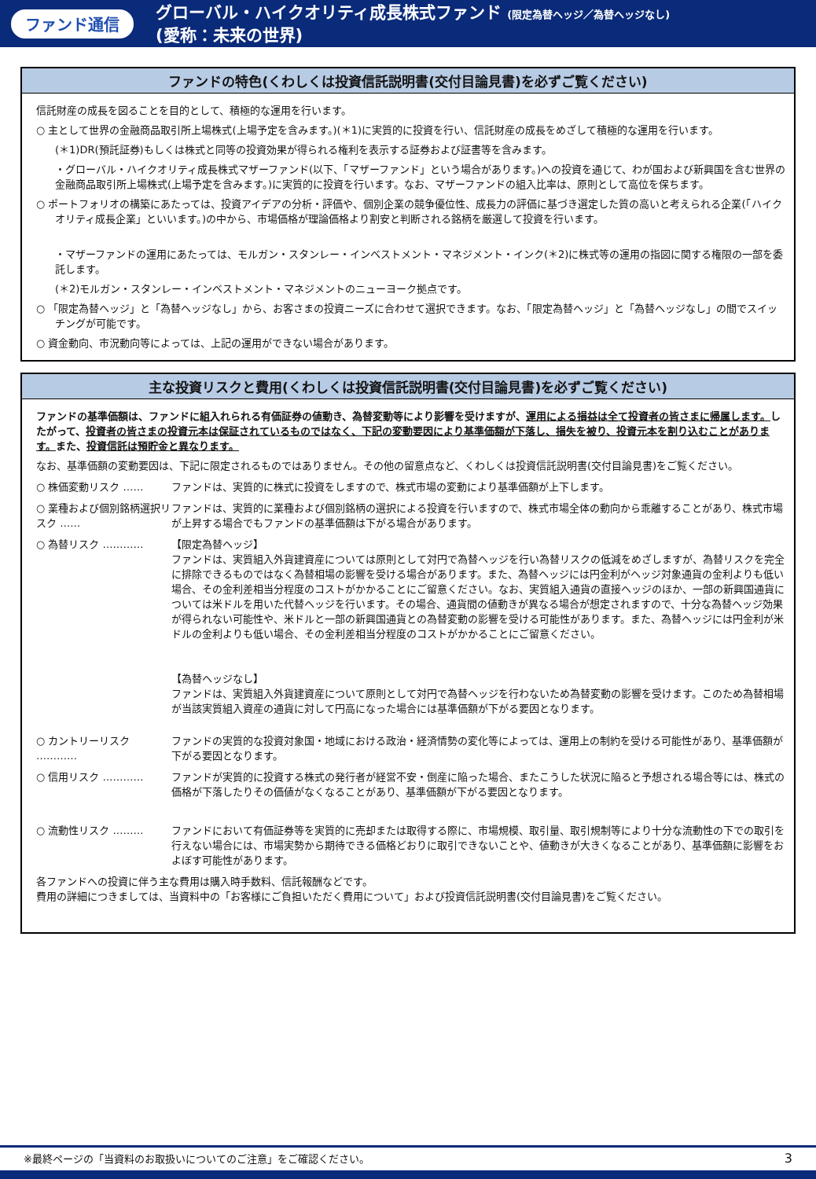ファンド通信
グローバル・ハイクオリティ成長株式ファンド (限定為替ヘッジ／為替ヘッジなし)
(愛称：未来の世界)
ファンドの特色(くわしくは投資信託説明書(交付目論見書)を必ずご覧ください)
信託財産の成長を図ることを目的として、積極的な運用を行います。
○ 主として世界の金融商品取引所上場株式(上場予定を含みます。)(＊1)に実質的に投資を行い、信託財産の成長をめざして積極的な運用を行います。
(＊1)DR(預託証券)もしくは株式と同等の投資効果が得られる権利を表示する証券および証書等を含みます。
・グローバル・ハイクオリティ成長株式マザーファンド(以下、「マザーファンド」という場合があります。)への投資を通じて、わが国および新興国を含む世界の金融商品取引所上場株式(上場予定を含みます。)に実質的に投資を行います。なお、マザーファンドの組入比率は、原則として高位を保ちます。
○ ポートフォリオの構築にあたっては、投資アイデアの分析・評価や、個別企業の競争優位性、成長力の評価に基づき選定した質の高いと考えられる企業(「ハイクオリティ成長企業」といいます。)の中から、市場価格が理論価格より割安と判断される銘柄を厳選して投資を行います。
・マザーファンドの運用にあたっては、モルガン・スタンレー・インベストメント・マネジメント・インク(＊2)に株式等の運用の指図に関する権限の一部を委託します。
(＊2)モルガン・スタンレー・インベストメント・マネジメントのニューヨーク拠点です。
○ 「限定為替ヘッジ」と「為替ヘッジなし」から、お客さまの投資ニーズに合わせて選択できます。なお、「限定為替ヘッジ」と「為替ヘッジなし」の間でスイッチングが可能です。
○ 資金動向、市況動向等によっては、上記の運用ができない場合があります。
主な投資リスクと費用(くわしくは投資信託説明書(交付目論見書)を必ずご覧ください)
ファンドの基準価額は、ファンドに組入れられる有価証券の値動き、為替変動等により影響を受けますが、運用による損益は全て投資者の皆さまに帰属します。したがって、投資者の皆さまの投資元本は保証されているものではなく、下記の変動要因により基準価額が下落し、損失を被り、投資元本を割り込むことがあります。また、投資信託は預貯金と異なります。
なお、基準価額の変動要因は、下記に限定されるものではありません。その他の留意点など、くわしくは投資信託説明書(交付目論見書)をご覧ください。
○ 株価変動リスク …… ファンドは、実質的に株式に投資をしますので、株式市場の変動により基準価額が上下します。
○ 業種および個別銘柄選択リスク ……
ファンドは、実質的に業種および個別銘柄の選択による投資を行いますので、株式市場全体の動向から乖離することがあり、株式市場が上昇する場合でもファンドの基準価額は下がる場合があります。
○ 為替リスク ………… 【限定為替ヘッジ】
ファンドは、実質組入外貨建資産については原則として対円で為替ヘッジを行い為替リスクの低減をめざしますが、為替リスクを完全に排除できるものではなく為替相場の影響を受ける場合があります。また、為替ヘッジには円金利がヘッジ対象通貨の金利よりも低い場合、その金利差相当分程度のコストがかかることにご留意ください。なお、実質組入通貨の直接ヘッジのほか、一部の新興国通貨については米ドルを用いた代替ヘッジを行います。その場合、通貨間の値動きが異なる場合が想定されますので、十分な為替ヘッジ効果が得られない可能性や、米ドルと一部の新興国通貨との為替変動の影響を受ける可能性があります。また、為替ヘッジには円金利が米ドルの金利よりも低い場合、その金利差相当分程度のコストがかかることにご留意ください。
【為替ヘッジなし】
ファンドは、実質組入外貨建資産について原則として対円で為替ヘッジを行わないため為替変動の影響を受けます。このため為替相場が当該実質組入資産の通貨に対して円高になった場合には基準価額が下がる要因となります。
○ カントリーリスク ………… ファンドの実質的な投資対象国・地域における政治・経済情勢の変化等によっては、運用上の制約を受ける可能性があり、基準価額が下がる要因となります。
○ 信用リスク ………… ファンドが実質的に投資する株式の発行者が経営不安・倒産に陥った場合、またこうした状況に陥ると予想される場合等には、株式の価格が下落したりその価値がなくなることがあり、基準価額が下がる要因となります。
○ 流動性リスク ……… ファンドにおいて有価証券等を実質的に売却または取得する際に、市場規模、取引量、取引規制等により十分な流動性の下での取引を行えない場合には、市場実勢から期待できる価格どおりに取引できないことや、値動きが大きくなることがあり、基準価額に影響をおよぼす可能性があります。
各ファンドへの投資に伴う主な費用は購入時手数料、信託報酬などです。
費用の詳細につきましては、当資料中の「お客様にご負担いただく費用について」および投資信託説明書(交付目論見書)をご覧ください。
※最終ページの「当資料のお取扱いについてのご注意」をご確認ください。 3